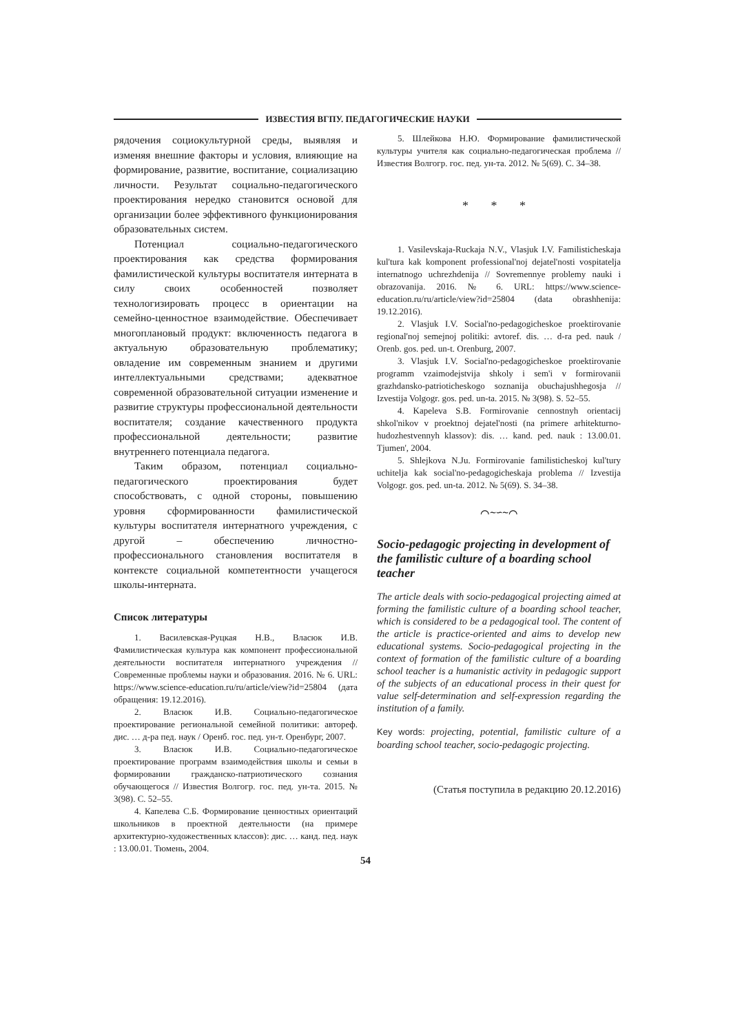ИЗВЕСТИЯ ВГПУ. ПЕДАГОГИЧЕСКИЕ НАУКИ
рядочения социокультурной среды, выявляя и изменяя внешние факторы и условия, влияющие на формирование, развитие, воспитание, социализацию личности. Результат социально-педагогического проектирования нередко становится основой для организации более эффективного функционирования образовательных систем.
Потенциал социально-педагогического проектирования как средства формирования фамилистической культуры воспитателя интерната в силу своих особенностей позволяет технологизировать процесс в ориентации на семейно-ценностное взаимодействие. Обеспечивает многоплановый продукт: включенность педагога в актуальную образовательную проблематику; овладение им современным знанием и другими интеллектуальными средствами; адекватное современной образовательной ситуации изменение и развитие структуры профессиональной деятельности воспитателя; создание качественного продукта профессиональной деятельности; развитие внутреннего потенциала педагога.
Таким образом, потенциал социально-педагогического проектирования будет способствовать, с одной стороны, повышению уровня сформированности фамилистической культуры воспитателя интернатного учреждения, с другой – обеспечению личностно-профессионального становления воспитателя в контексте социальной компетентности учащегося школы-интерната.
Список литературы
1. Василевская-Руцкая Н.В., Власюк И.В. Фамилистическая культура как компонент профессиональной деятельности воспитателя интернатного учреждения // Современные проблемы науки и образования. 2016. № 6. URL: https://www.science-education.ru/ru/article/view?id=25804 (дата обращения: 19.12.2016).
2. Власюк И.В. Социально-педагогическое проектирование региональной семейной политики: автореф. дис. … д-ра пед. наук / Оренб. гос. пед. ун-т. Оренбург, 2007.
3. Власюк И.В. Социально-педагогическое проектирование программ взаимодействия школы и семьи в формировании гражданско-патриотического сознания обучающегося // Известия Волгогр. гос. пед. ун-та. 2015. № 3(98). С. 52–55.
4. Капелева С.Б. Формирование ценностных ориентаций школьников в проектной деятельности (на примере архитектурно-художественных классов): дис. … канд. пед. наук : 13.00.01. Тюмень, 2004.
5. Шлейкова Н.Ю. Формирование фамилистической культуры учителя как социально-педагогическая проблема // Известия Волгогр. гос. пед. ун-та. 2012. № 5(69). С. 34–38.
* * *
1. Vasilevskaja-Ruckaja N.V., Vlasjuk I.V. Familisticheskaja kul'tura kak komponent professional'noj dejatel'nosti vospitatelja internatnogo uchrezhdenija // Sovremennye problemy nauki i obrazovanija. 2016. № 6. URL: https://www.science-education.ru/ru/article/view?id=25804 (data obrashhenija: 19.12.2016).
2. Vlasjuk I.V. Social'no-pedagogicheskoe proektirovanie regional'noj semejnoj politiki: avtoref. dis. … d-ra ped. nauk / Orenb. gos. ped. un-t. Orenburg, 2007.
3. Vlasjuk I.V. Social'no-pedagogicheskoe proektirovanie programm vzaimodejstvija shkoly i sem'i v formirovanii grazhdansko-patrioticheskogo soznanija obuchajushhegosja // Izvestija Volgogr. gos. ped. un-ta. 2015. № 3(98). S. 52–55.
4. Kapeleva S.B. Formirovanie cennostnyh orientacij shkol'nikov v proektnoj dejatel'nosti (na primere arhitekturno-hudozhestvennyh klassov): dis. … kand. ped. nauk : 13.00.01. Tjumen', 2004.
5. Shlejkova N.Ju. Formirovanie familisticheskoj kul'tury uchitelja kak social'no-pedagogicheskaja problema // Izvestija Volgogr. gos. ped. un-ta. 2012. № 5(69). S. 34–38.
⌒∼∽∼⌒
Socio-pedagogic projecting in development of the familistic culture of a boarding school teacher
The article deals with socio-pedagogical projecting aimed at forming the familistic culture of a boarding school teacher, which is considered to be a pedagogical tool. The content of the article is practice-oriented and aims to develop new educational systems. Socio-pedagogical projecting in the context of formation of the familistic culture of a boarding school teacher is a humanistic activity in pedagogic support of the subjects of an educational process in their quest for value self-determination and self-expression regarding the institution of a family.
Key words: projecting, potential, familistic culture of a boarding school teacher, socio-pedagogic projecting.
(Статья поступила в редакцию 20.12.2016)
54